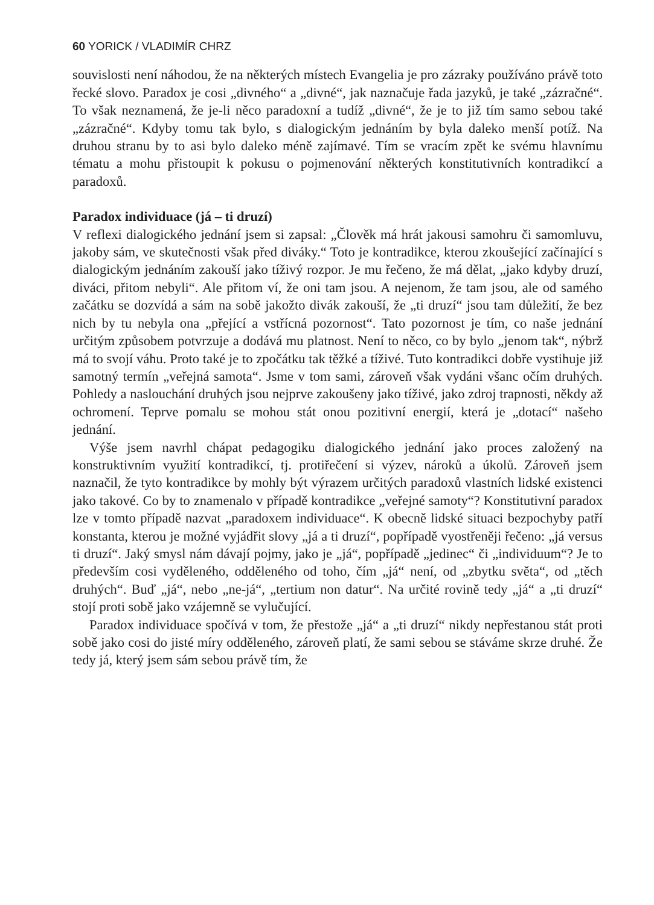60 YORICK / VLADIMÍR CHRZ
souvislosti není náhodou, že na některých místech Evangelia je pro zázraky používáno právě toto řecké slovo. Paradox je cosi „divného“ a „divné“, jak naznačuje řada jazyků, je také „zázračné“. To však neznamená, že je-li něco paradoxní a tudíž „divné“, že je to již tím samo sebou také „zázračné“. Kdyby tomu tak bylo, s dialogickým jednáním by byla daleko menší potíž. Na druhou stranu by to asi bylo daleko méně zajímavé. Tím se vracím zpět ke svému hlavnímu tématu a mohu přistoupit k pokusu o pojmenování některých konstitutivních kontradikcí a paradoxů.
Paradox individuace (já – ti druzí)
V reflexi dialogického jednání jsem si zapsal: „Člověk má hrát jakousi samohru či samomluvu, jakoby sám, ve skutečnosti však před diváky.“ Toto je kontradikce, kterou zkoušející začínající s dialogickým jednáním zakouší jako tíživý rozpor. Je mu řečeno, že má dělat, „jako kdyby druzí, diváci, přitom nebyli“. Ale přitom ví, že oni tam jsou. A nejenom, že tam jsou, ale od samého začátku se dozvídá a sám na sobě jakožto divák zakouší, že „ti druzí“ jsou tam důležití, že bez nich by tu nebyla ona „přející a vstřícná pozornost“. Tato pozornost je tím, co naše jednání určitým způsobem potvrzuje a dodává mu platnost. Není to něco, co by bylo „jenom tak“, nýbrž má to svojí váhu. Proto také je to zpočátku tak těžké a tíživé. Tuto kontradikci dobře vystihuje již samotný termín „veřejná samota“. Jsme v tom sami, zároveň však vydáni všanc očím druhých. Pohledy a naslouchání druhých jsou nejprve zakoušeny jako tíživé, jako zdroj trapnosti, někdy až ochromení. Teprve pomalu se mohou stát onou pozitivní energií, která je „dotací“ našeho jednání.
Výše jsem navrhl chápat pedagogiku dialogického jednání jako proces založený na konstruktivním využití kontradikcí, tj. protiřečení si výzev, nároků a úkolů. Zároveň jsem naznačil, že tyto kontradikce by mohly být výrazem určitých paradoxů vlastních lidské existenci jako takové. Co by to znamenalo v případě kontradikce „veřejné samoty“? Konstitutivní paradox lze v tomto případě nazvat „paradoxem individuace“. K obecně lidské situaci bezpochyby patří konstanta, kterou je možné vyjádřit slovy „já a ti druzí“, popřípadě vyostřeněji řečeno: „já versus ti druzí“. Jaký smysl nám dávají pojmy, jako je „já“, popřípadě „jedinec“ či „individuum“? Je to především cosi vyděleného, odděleného od toho, čím „já“ není, od „zbytku světa“, od „těch druhých“. Buď „já“, nebo „ne-já“, „tertium non datur“. Na určité rovině tedy „já“ a „ti druzí“ stojí proti sobě jako vzájemně se vylučující.
Paradox individuace spočívá v tom, že přestože „já“ a „ti druzí“ nikdy nepřestanou stát proti sobě jako cosi do jisté míry odděleného, zároveň platí, že sami sebou se stáváme skrze druhé. Že tedy já, který jsem sám sebou právě tím, že